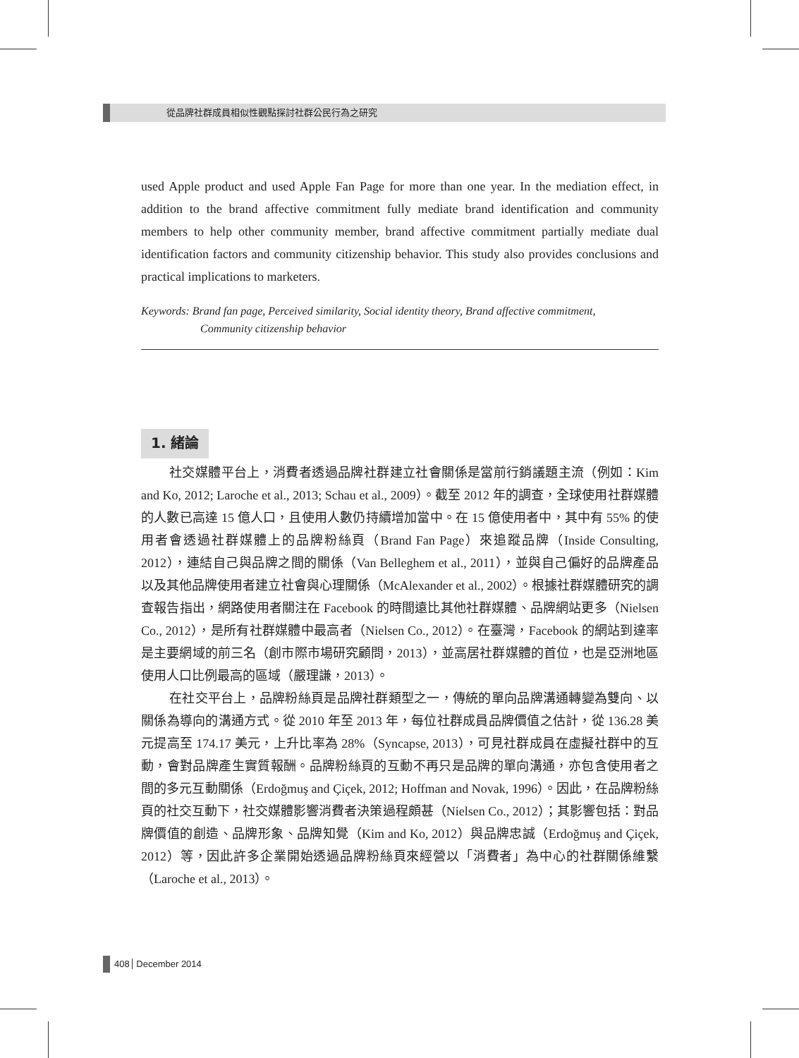從品牌社群成員相似性觀點探討社群公民行為之研究
used Apple product and used Apple Fan Page for more than one year. In the mediation effect, in addition to the brand affective commitment fully mediate brand identification and community members to help other community member, brand affective commitment partially mediate dual identification factors and community citizenship behavior. This study also provides conclusions and practical implications to marketers.
Keywords: Brand fan page, Perceived similarity, Social identity theory, Brand affective commitment,
Community citizenship behavior
1. 緒論
社交媒體平台上，消費者透過品牌社群建立社會關係是當前行銷議題主流（例如：Kim and Ko, 2012; Laroche et al., 2013; Schau et al., 2009）。截至 2012 年的調查，全球使用社群媒體的人數已高達 15 億人口，且使用人數仍持續增加當中。在 15 億使用者中，其中有 55% 的使用者會透過社群媒體上的品牌粉絲頁（Brand Fan Page）來追蹤品牌（Inside Consulting, 2012），連結自己與品牌之間的關係（Van Belleghem et al., 2011），並與自己偏好的品牌產品以及其他品牌使用者建立社會與心理關係（McAlexander et al., 2002）。根據社群媒體研究的調查報告指出，網路使用者關注在 Facebook 的時間遠比其他社群媒體、品牌網站更多（Nielsen Co., 2012），是所有社群媒體中最高者（Nielsen Co., 2012）。在臺灣，Facebook 的網站到達率是主要網域的前三名（創市際市場研究顧問，2013），並高居社群媒體的首位，也是亞洲地區使用人口比例最高的區域（嚴理謙，2013）。
在社交平台上，品牌粉絲頁是品牌社群類型之一，傳統的單向品牌溝通轉變為雙向、以關係為導向的溝通方式。從 2010 年至 2013 年，每位社群成員品牌價值之估計，從 136.28 美元提高至 174.17 美元，上升比率為 28%（Syncapse, 2013），可見社群成員在虛擬社群中的互動，會對品牌產生實質報酬。品牌粉絲頁的互動不再只是品牌的單向溝通，亦包含使用者之間的多元互動關係（Erdoğmuş and Çiçek, 2012; Hoffman and Novak, 1996）。因此，在品牌粉絲頁的社交互動下，社交媒體影響消費者決策過程頗甚（Nielsen Co., 2012）；其影響包括：對品牌價值的創造、品牌形象、品牌知覺（Kim and Ko, 2012）與品牌忠誠（Erdoğmuş and Çiçek, 2012）等，因此許多企業開始透過品牌粉絲頁來經營以「消費者」為中心的社群關係維繫（Laroche et al., 2013）。
408 December 2014